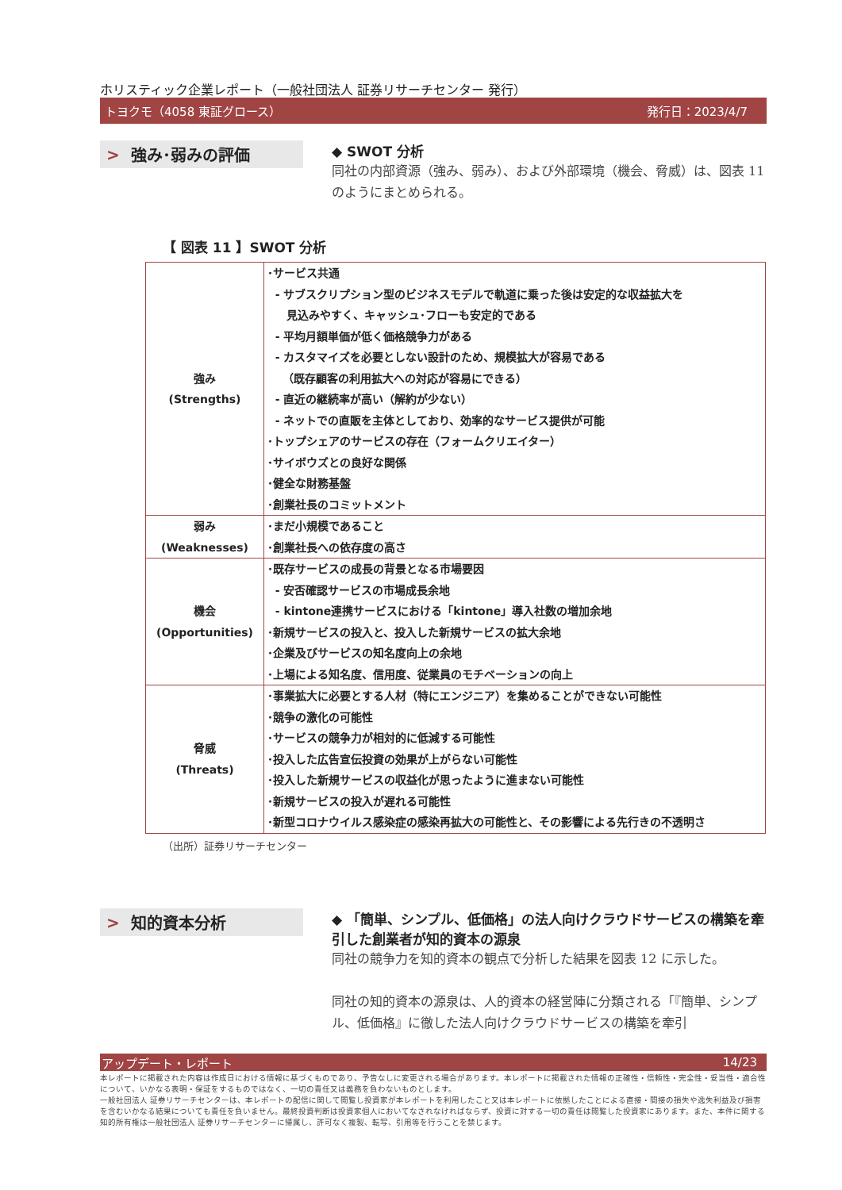ホリスティック企業レポート（一般社団法人 証券リサーチセンター 発行）
トヨクモ（4058 東証グロース） 発行日：2023/4/7
> 強み･弱みの評価
◆ SWOT 分析
同社の内部資源（強み、弱み）、および外部環境（機会、脅威）は、図表 11 のようにまとめられる。
【 図表 11 】SWOT 分析
| 強み (Strengths) | ･サービス共通 - サブスクリプション型のビジネスモデルで軌道に乗った後は安定的な収益拡大を 見込みやすく、キャッシュ･フローも安定的である - 平均月額単価が低く価格競争力がある - カスタマイズを必要としない設計のため、規模拡大が容易である （既存顧客の利用拡大への対応が容易にできる） - 直近の継続率が高い（解約が少ない） - ネットでの直販を主体としており、効率的なサービス提供が可能 ･トップシェアのサービスの存在（フォームクリエイター） ･サイボウズとの良好な関係 ･健全な財務基盤 ･創業社長のコミットメント |
| 弱み (Weaknesses) | ･まだ小規模であること ･創業社長への依存度の高さ |
| 機会 (Opportunities) | ･既存サービスの成長の背景となる市場要因 - 安否確認サービスの市場成長余地 - kintone連携サービスにおける「kintone」導入社数の増加余地 ･新規サービスの投入と、投入した新規サービスの拡大余地 ･企業及びサービスの知名度向上の余地 ･上場による知名度、信用度、従業員のモチベーションの向上 |
| 脅威 (Threats) | ･事業拡大に必要とする人材（特にエンジニア）を集めることができない可能性 ･競争の激化の可能性 ･サービスの競争力が相対的に低減する可能性 ･投入した広告宣伝投資の効果が上がらない可能性 ･投入した新規サービスの収益化が思ったように進まない可能性 ･新規サービスの投入が遅れる可能性 ･新型コロナウイルス感染症の感染再拡大の可能性と、その影響による先行きの不透明さ |
（出所）証券リサーチセンター
> 知的資本分析
◆ 「簡単、シンプル、低価格」の法人向けクラウドサービスの構築を牽引した創業者が知的資本の源泉
同社の競争力を知的資本の観点で分析した結果を図表 12 に示した。
同社の知的資本の源泉は、人的資本の経営陣に分類される「『簡単、シンプル、低価格』に徹した法人向けクラウドサービスの構築を牽引
アップデート・レポート 14/23
本レポートに掲載された内容は作成日における情報に基づくものであり、予告なしに変更される場合があります。本レポートに掲載された情報の正確性・信頼性・完全性・妥当性・適合性について、いかなる表明・保証をするものではなく、一切の責任又は義務を負わないものとします。
一般社団法人 証券リサーチセンターは、本レポートの配信に関して閲覧し投資家が本レポートを利用したこと又は本レポートに依拠したことによる直接・間接の損失や逸失利益及び損害を含むいかなる結果についても責任を負いません。最終投資判断は投資家個人においてなされなければならず、投資に対する一切の責任は閲覧した投資家にあります。また、本件に関する知的所有権は一般社団法人 証券リサーチセンターに帰属し、許可なく複製、転写、引用等を行うことを禁じます。